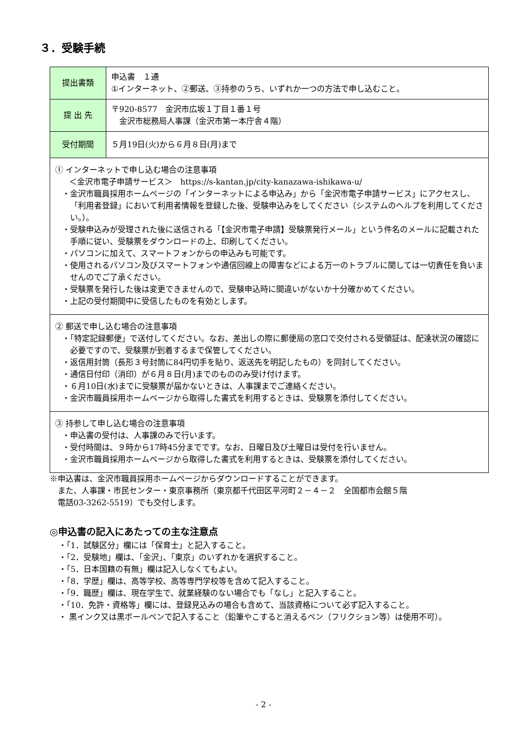３．受験手続
| 提出書類 | 申込書 １通 ①インターネット、②郵送、③持参のうち、いずれか一つの方法で申し込むこと。 |
| 提 出 先 | 〒920-8577 金沢市広坂１丁目１番１号 金沢市総務局人事課（金沢市第一本庁舎４階） |
| 受付期間 | ５月19日(火)から６月８日(月)まで |
| ① インターネットで申し込む場合の注意事項 ＜金沢市電子申請サービス＞ https://s-kantan.jp/city-kanazawa-ishikawa-u/ ・金沢市職員採用ホームページの「インターネットによる申込み」から「金沢市電子申請サービス」にアクセスし、「利用者登録」において利用者情報を登録した後、受験申込みをしてください（システムのヘルプを利用してください。）。 ・受験申込みが受理された後に送信される「【金沢市電子申請】受験票発行メール」という件名のメールに記載された手順に従い、受験票をダウンロードの上、印刷してください。 ・パソコンに加えて、スマートフォンからの申込みも可能です。 ・使用されるパソコン及びスマートフォンや通信回線上の障害などによる万一のトラブルに関しては一切責任を負いませんのでご了承ください。 ・受験票を発行した後は変更できませんので、受験申込時に間違いがないか十分確かめてください。 ・上記の受付期間中に受信したものを有効とします。 | |
| ② 郵送で申し込む場合の注意事項 ・「特定記録郵便」で送付してください。なお、差出しの際に郵便局の窓口で交付される受領証は、配達状況の確認に必要ですので、受験票が到着するまで保管してください。 ・返信用封筒（長形３号封筒に84円切手を貼り、返送先を明記したもの）を同封してください。 ・通信日付印（消印）が６月８日(月)までのもののみ受け付けます。 ・６月10日(水)までに受験票が届かないときは、人事課までご連絡ください。 ・金沢市職員採用ホームページから取得した書式を利用するときは、受験票を添付してください。 | |
| ③ 持参して申し込む場合の注意事項 ・申込書の受付は、人事課のみで行います。 ・受付時間は、９時から17時45分までです。なお、日曜日及び土曜日は受付を行いません。 ・金沢市職員採用ホームページから取得した書式を利用するときは、受験票を添付してください。 | |
※申込書は、金沢市職員採用ホームページからダウンロードすることができます。
また、人事課・市民センター・東京事務所（東京都千代田区平河町２－４－２　全国都市会館５階
電話03-3262-5519）でも交付します。
◎申込書の記入にあたっての主な注意点
・「1．試験区分」欄には「保育士」と記入すること。
・「2．受験地」欄は、「金沢」、「東京」のいずれかを選択すること。
・「5．日本国籍の有無」欄は記入しなくてもよい。
・「8．学歴」欄は、高等学校、高等専門学校等を含めて記入すること。
・「9．職歴」欄は、現在学生で、就業経験のない場合でも「なし」と記入すること。
・「10．免許・資格等」欄には、登録見込みの場合も含めて、当該資格について必ず記入すること。
・ 黒インク又は黒ボールペンで記入すること（鉛筆やこすると消えるペン（フリクション等）は使用不可）。
- 2 -